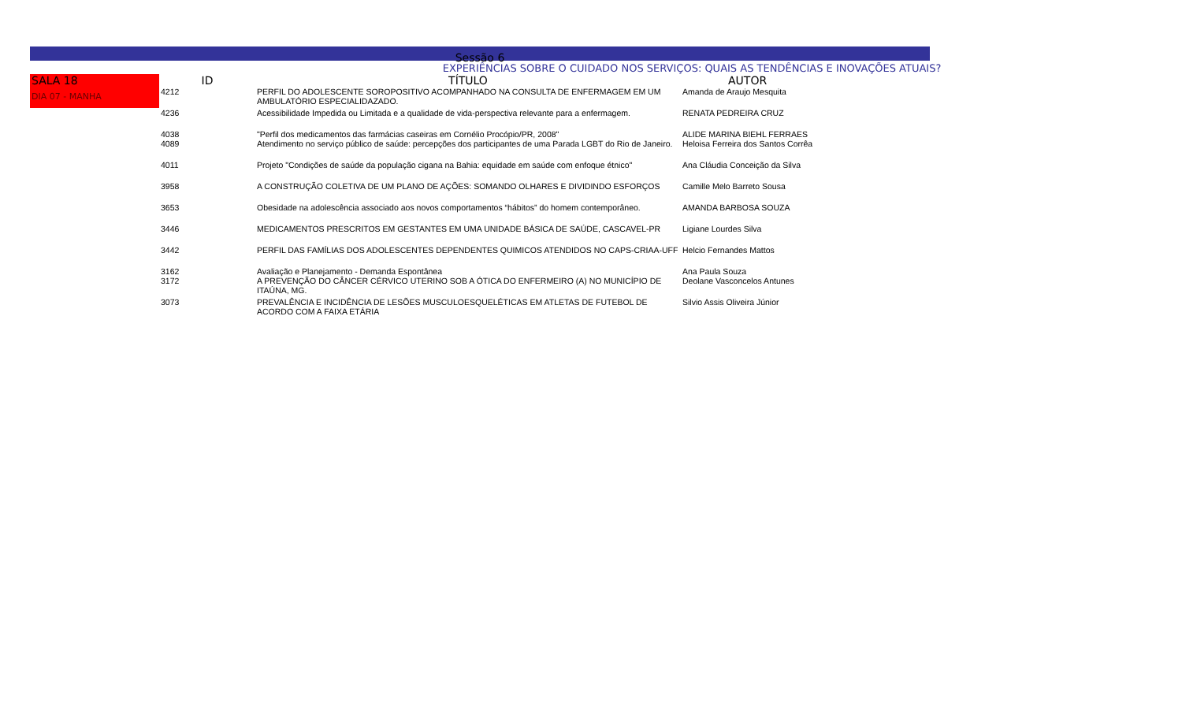Sessão 6
EXPERIÊNCIAS SOBRE O CUIDADO NOS SERVIÇOS: QUAIS AS TENDÊNCIAS E INOVAÇÕES ATUAIS?
| SALA 18 DIA 07 - MANHA | ID | TÍTULO | AUTOR |
| --- | --- | --- | --- |
| | 4212 | PERFIL DO ADOLESCENTE SOROPOSITIVO ACOMPANHADO NA CONSULTA DE ENFERMAGEM EM UM AMBULATÓRIO ESPECIALIDAZADO. | Amanda de Araujo Mesquita |
| | 4236 | Acessibilidade Impedida ou Limitada e a qualidade de vida-perspectiva relevante para a enfermagem. | RENATA PEDREIRA CRUZ |
| | 4038 | "Perfil dos medicamentos das farmácias caseiras em Cornélio Procópio/PR, 2008" | ALIDE MARINA BIEHL FERRAES |
| | 4089 | Atendimento no serviço público de saúde: percepções dos participantes de uma Parada LGBT do Rio de Janeiro. | Heloisa Ferreira dos Santos Corrêa |
| | 4011 | Projeto "Condições de saúde da população cigana na Bahia: equidade em saúde com enfoque étnico" | Ana Cláudia Conceição da Silva |
| | 3958 | A CONSTRUÇÃO COLETIVA DE UM PLANO DE AÇÕES: SOMANDO OLHARES E DIVIDINDO ESFORÇOS | Camille Melo Barreto Sousa |
| | 3653 | Obesidade na adolescência associado aos novos comportamentos “hábitos” do homem contemporâneo. | AMANDA BARBOSA SOUZA |
| | 3446 | MEDICAMENTOS PRESCRITOS EM GESTANTES EM UMA UNIDADE BÁSICA DE SAÚDE, CASCAVEL-PR | Ligiane Lourdes Silva |
| | 3442 | PERFIL DAS FAMÍLIAS DOS ADOLESCENTES DEPENDENTES QUIMICOS ATENDIDOS NO CAPS-CRIAA-UFF | Helcio Fernandes Mattos |
| | 3162 | Avaliação e Planejamento - Demanda Espontânea | Ana Paula Souza |
| | 3172 | A PREVENÇÃO DO CÂNCER CÉRVICO UTERINO SOB A ÓTICA DO ENFERMEIRO (A) NO MUNICÍPIO DE ITAÚNA, MG. | Deolane Vasconcelos Antunes |
| | 3073 | PREVALÊNCIA E INCIDÊNCIA DE LESÕES MUSCULOESQUELÉTICAS EM ATLETAS DE FUTEBOL DE ACORDO COM A FAIXA ETÁRIA | Silvio Assis Oliveira Júnior |